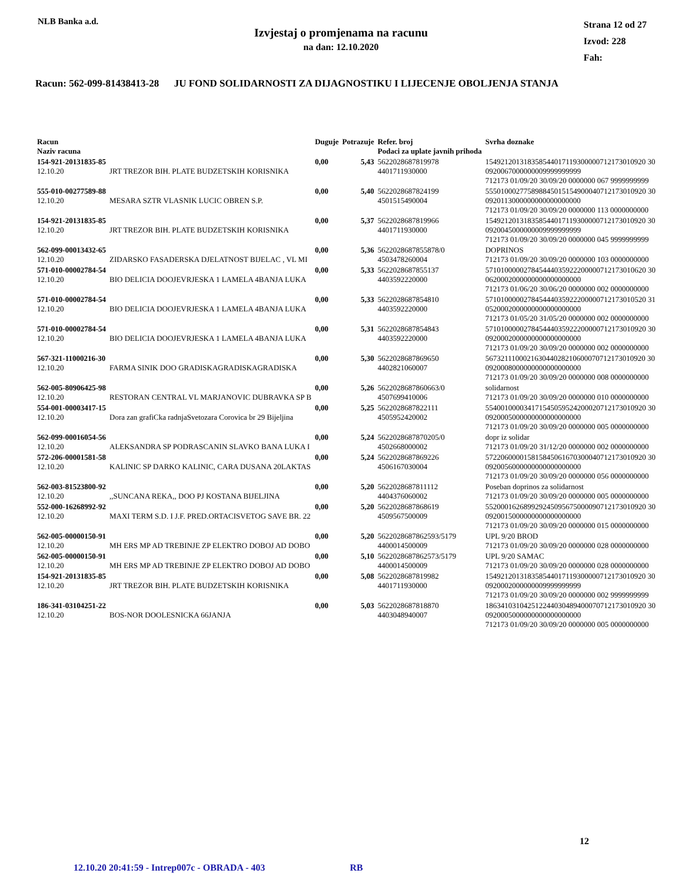NLB Banka a.d.
Izvjestaj o promjenama na racunu
na dan: 12.10.2020
Strana 12 od 27
Izvod: 228
Fah:
Racun: 562-099-81438413-28 JU FOND SOLIDARNOSTI ZA DIJAGNOSTIKU I LIJECENJE OBOLJENJA STANJA
| Racun Naziv racuna | | Duguje | Potrazuje | Refer. broj Podaci za uplate javnih prihoda | Svrha doznake |
| --- | --- | --- | --- | --- | --- |
| 154-921-20131835-85 12.10.20 | JRT TREZOR BIH. PLATE BUDZETSKIH KORISNIKA | 0,00 | 5,43 | 5622028687819978 4401711930000 | 154921201318358544017119300000712173010920 30 0920067000000009999999999 712173 01/09/20 30/09/20 0000000 067 9999999999 |
| 555-010-00277589-88 12.10.20 | MESARA SZTR VLASNIK LUCIC OBREN S.P. | 0,00 | 5,40 | 5622028687824199 4501515490004 | 555010002775898845015154900040712173010920 30 0920113000000000000000000 712173 01/09/20 30/09/20 0000000 113 0000000000 |
| 154-921-20131835-85 12.10.20 | JRT TREZOR BIH. PLATE BUDZETSKIH KORISNIKA | 0,00 | 5,37 | 5622028687819966 4401711930000 | 154921201318358544017119300000712173010920 30 0920045000000009999999999 712173 01/09/20 30/09/20 0000000 045 9999999999 |
| 562-099-00013432-65 12.10.20 | ZIDARSKO FASADERSKA DJELATNOST BIJELAC , VL MI | 0,00 | 5,36 | 5622028687855878/0 4503478260004 | DOPRINOS 712173 01/09/20 30/09/20 0000000 103 0000000000 |
| 571-010-00002784-54 12.10.20 | BIO DELICIA DOOJEVRJESKA 1 LAMELA 4BANJA LUKA | 0,00 | 5,33 | 5622028687855137 4403592220000 | 571010000027845444035922200000712173010620 30 0620002000000000000000000 712173 01/06/20 30/06/20 0000000 002 0000000000 |
| 571-010-00002784-54 12.10.20 | BIO DELICIA DOOJEVRJESKA 1 LAMELA 4BANJA LUKA | 0,00 | 5,33 | 5622028687854810 4403592220000 | 571010000027845444035922200000712173010520 31 0520002000000000000000000 712173 01/05/20 31/05/20 0000000 002 0000000000 |
| 571-010-00002784-54 12.10.20 | BIO DELICIA DOOJEVRJESKA 1 LAMELA 4BANJA LUKA | 0,00 | 5,31 | 5622028687854843 4403592220000 | 571010000027845444035922200000712173010920 30 0920002000000000000000000 712173 01/09/20 30/09/20 0000000 002 0000000000 |
| 567-321-11000216-30 12.10.20 | FARMA SINIK DOO GRADISKAGRADISKAGRADISKA | 0,00 | 5,30 | 5622028687869650 4402821060007 | 567321110002163044028210600070712173010920 30 0920008000000000000000000 712173 01/09/20 30/09/20 0000000 008 0000000000 |
| 562-005-80906425-98 12.10.20 | RESTORAN CENTRAL VL MARJANOVIC DUBRAVKA SP B | 0,00 | 5,26 | 5622028687860663/0 4507699410006 | solidarnost 712173 01/09/20 30/09/20 0000000 010 0000000000 |
| 554-001-00003417-15 12.10.20 | Dora zan grafiCka radnjaSvetozara Corovica br 29 Bijeljina | 0,00 | 5,25 | 5622028687822111 4505952420002 | 554001000034171545059524200020712173010920 30 0920005000000000000000000 712173 01/09/20 30/09/20 0000000 005 0000000000 |
| 562-099-00016054-56 12.10.20 | ALEKSANDRA SP PODRASCANIN SLAVKO BANA LUKA I | 0,00 | 5,24 | 5622028687870205/0 4502668000002 | dopr iz solidar 712173 01/09/20 31/12/20 0000000 002 0000000000 |
| 572-206-00001581-58 12.10.20 | KALINIC SP DARKO KALINIC, CARA DUSANA 20LAKTAS | 0,00 | 5,24 | 5622028687869226 4506167030004 | 572206000015815845061670300040712173010920 30 0920056000000000000000000 712173 01/09/20 30/09/20 0000000 056 0000000000 |
| 562-003-81523800-92 12.10.20 | ,,SUNCANA REKA,, DOO PJ KOSTANA BIJELJINA | 0,00 | 5,20 | 5622028687811112 4404376060002 | Poseban doprinos za solidarnost 712173 01/09/20 30/09/20 0000000 005 0000000000 |
| 552-000-16268992-92 12.10.20 | MAXI TERM S.D. I J.F. PRED.ORTACISVETOG SAVE BR. 22 | 0,00 | 5,20 | 5622028687868619 4509567500009 | 552000162689929245095675000090712173010920 30 0920015000000000000000000 712173 01/09/20 30/09/20 0000000 015 0000000000 |
| 562-005-00000150-91 12.10.20 | MH ERS MP AD TREBINJE ZP ELEKTRO DOBOJ AD DOBO | 0,00 | 5,20 | 5622028687862593/5179 4400014500009 | UPL 9/20 BROD 712173 01/09/20 30/09/20 0000000 028 0000000000 |
| 562-005-00000150-91 12.10.20 | MH ERS MP AD TREBINJE ZP ELEKTRO DOBOJ AD DOBO | 0,00 | 5,10 | 5622028687862573/5179 4400014500009 | UPL 9/20 SAMAC 712173 01/09/20 30/09/20 0000000 028 0000000000 |
| 154-921-20131835-85 12.10.20 | JRT TREZOR BIH. PLATE BUDZETSKIH KORISNIKA | 0,00 | 5,08 | 5622028687819982 4401711930000 | 154921201318358544017119300000712173010920 30 0920002000000009999999999 712173 01/09/20 30/09/20 0000000 002 9999999999 |
| 186-341-03104251-22 12.10.20 | BOS-NOR DOOLESNICKA 66JANJA | 0,00 | 5,03 | 5622028687818870 4403048940007 | 186341031042512244030489400070712173010920 30 0920005000000000000000000 712173 01/09/20 30/09/20 0000000 005 0000000000 |
12
12.10.20 20:41:59 - Intrep007c - OBRADA - 403 RB